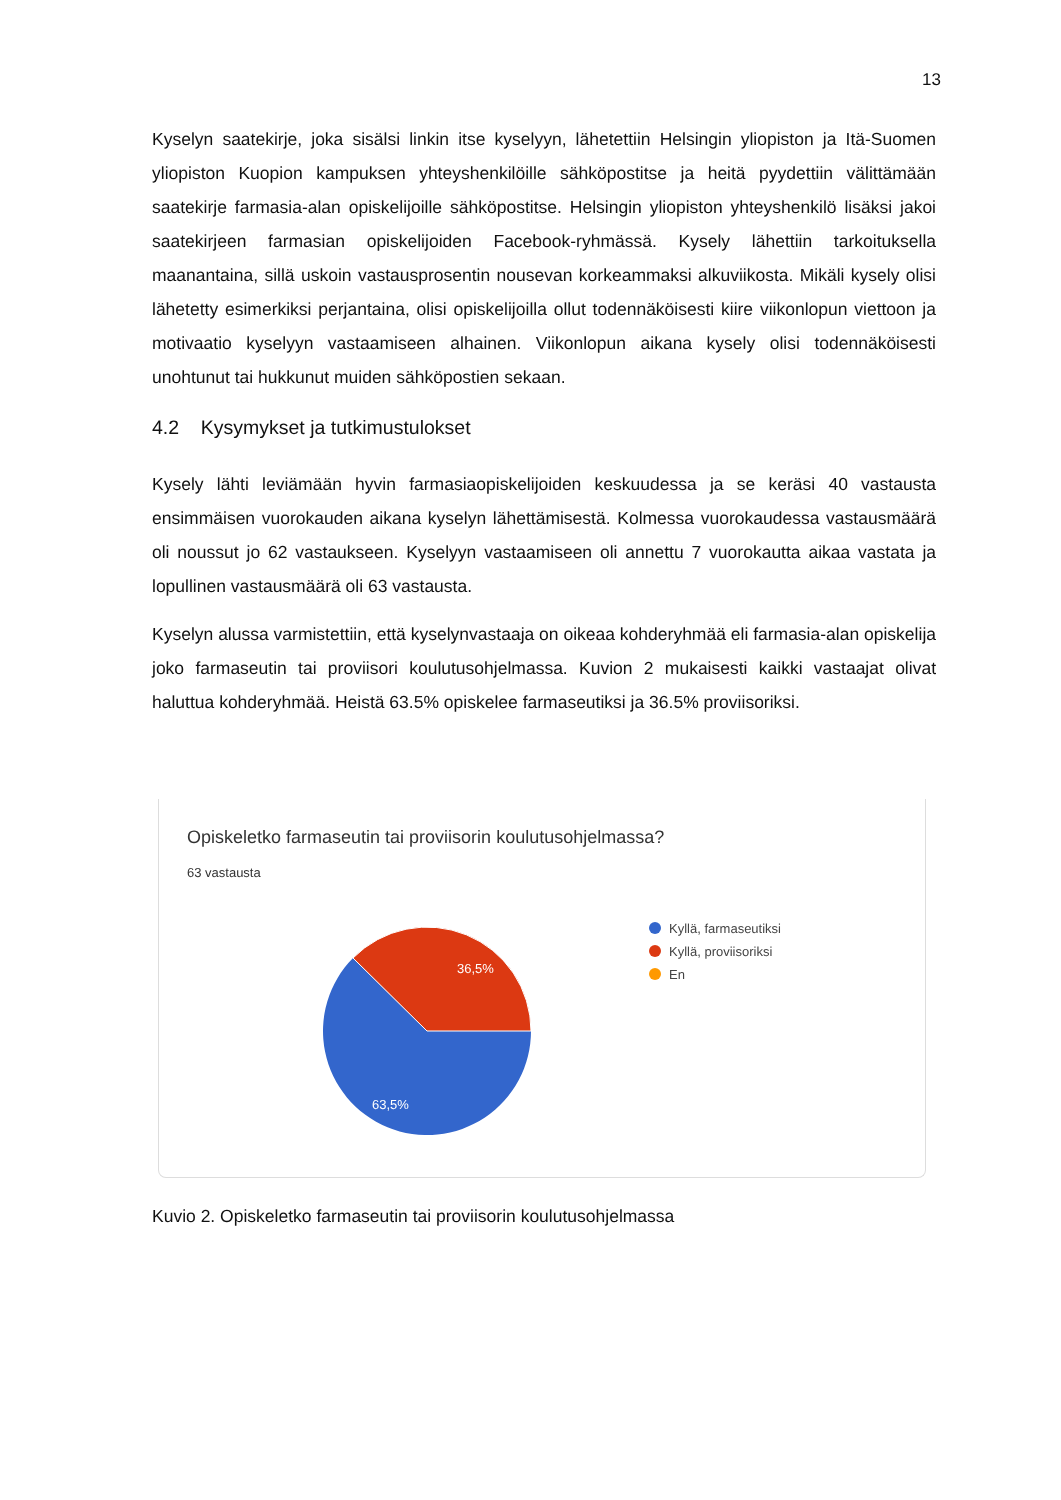13
Kyselyn saatekirje, joka sisälsi linkin itse kyselyyn, lähetettiin Helsingin yliopiston ja Itä-Suomen yliopiston Kuopion kampuksen yhteyshenkilöille sähköpostitse ja heitä pyydettiin välittämään saatekirje farmasia-alan opiskelijoille sähköpostitse. Helsingin yliopiston yhteyshenkilö lisäksi jakoi saatekirjeen farmasian opiskelijoiden Facebook-ryhmässä. Kysely lähettiin tarkoituksella maanantaina, sillä uskoin vastausprosentin nousevan korkeammaksi alkuviikosta. Mikäli kysely olisi lähetetty esimerkiksi perjantaina, olisi opiskelijoilla ollut todennäköisesti kiire viikonlopun viettoon ja motivaatio kyselyyn vastaamiseen alhainen. Viikonlopun aikana kysely olisi todennäköisesti unohtunut tai hukkunut muiden sähköpostien sekaan.
4.2 Kysymykset ja tutkimustulokset
Kysely lähti leviämään hyvin farmasiaopiskelijoiden keskuudessa ja se keräsi 40 vastausta ensimmäisen vuorokauden aikana kyselyn lähettämisestä. Kolmessa vuorokaudessa vastausmäärä oli noussut jo 62 vastaukseen. Kyselyyn vastaamiseen oli annettu 7 vuorokautta aikaa vastata ja lopullinen vastausmäärä oli 63 vastausta.
Kyselyn alussa varmistettiin, että kyselynvastaaja on oikeaa kohderyhmää eli farmasia-alan opiskelija joko farmaseutin tai proviisori koulutusohjelmassa. Kuvion 2 mukaisesti kaikki vastaajat olivat haluttua kohderyhmää. Heistä 63.5% opiskelee farmaseutiksi ja 36.5% proviisoriksi.
Opiskeletko farmaseutin tai proviisorin koulutusohjelmassa?
63 vastausta
36,5%
63,5%
Kyllä, farmaseutiksi
Kyllä, proviisoriksi
En
Kuvio 2. Opiskeletko farmaseutin tai proviisorin koulutusohjelmassa